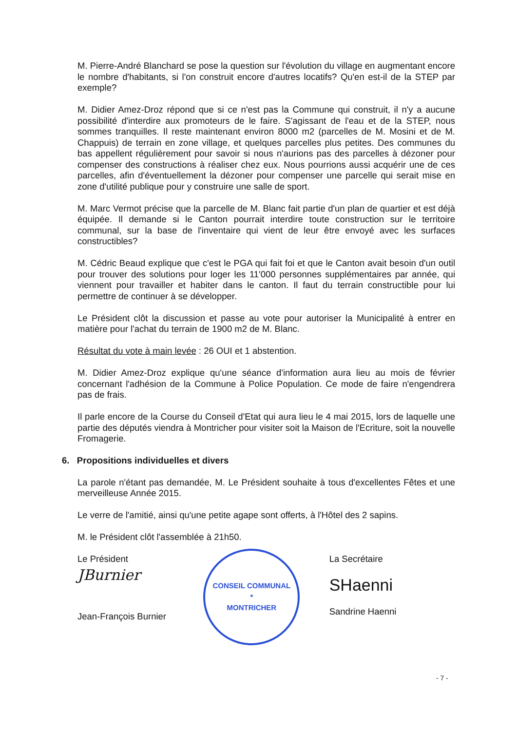M. Pierre-André Blanchard se pose la question sur l'évolution du village en augmentant encore le nombre d'habitants, si l'on construit encore d'autres locatifs? Qu'en est-il de la STEP par exemple?
M. Didier Amez-Droz répond que si ce n'est pas la Commune qui construit, il n'y a aucune possibilité d'interdire aux promoteurs de le faire. S'agissant de l'eau et de la STEP, nous sommes tranquilles. Il reste maintenant environ 8000 m2 (parcelles de M. Mosini et de M. Chappuis) de terrain en zone village, et quelques parcelles plus petites. Des communes du bas appellent régulièrement pour savoir si nous n'aurions pas des parcelles à dézoner pour compenser des constructions à réaliser chez eux. Nous pourrions aussi acquérir une de ces parcelles, afin d'éventuellement la dézoner pour compenser une parcelle qui serait mise en zone d'utilité publique pour y construire une salle de sport.
M. Marc Vermot précise que la parcelle de M. Blanc fait partie d'un plan de quartier et est déjà équipée. Il demande si le Canton pourrait interdire toute construction sur le territoire communal, sur la base de l'inventaire qui vient de leur être envoyé avec les surfaces constructibles?
M. Cédric Beaud explique que c'est le PGA qui fait foi et que le Canton avait besoin d'un outil pour trouver des solutions pour loger les 11'000 personnes supplémentaires par année, qui viennent pour travailler et habiter dans le canton. Il faut du terrain constructible pour lui permettre de continuer à se développer.
Le Président clôt la discussion et passe au vote pour autoriser la Municipalité à entrer en matière pour l'achat du terrain de 1900 m2 de M. Blanc.
Résultat du vote à main levée : 26 OUI et 1 abstention.
M. Didier Amez-Droz explique qu'une séance d'information aura lieu au mois de février concernant l'adhésion de la Commune à Police Population. Ce mode de faire n'engendrera pas de frais.
Il parle encore de la Course du Conseil d'Etat qui aura lieu le 4 mai 2015, lors de laquelle une partie des députés viendra à Montricher pour visiter soit la Maison de l'Ecriture, soit la nouvelle Fromagerie.
6. Propositions individuelles et divers
La parole n'étant pas demandée, M. Le Président souhaite à tous d'excellentes Fêtes et une merveilleuse Année 2015.
Le verre de l'amitié, ainsi qu'une petite agape sont offerts, à l'Hôtel des 2 sapins.
M. le Président clôt l'assemblée à 21h50.
Le Président
JBurnier
Jean-François Burnier
CONSEIL COMMUNAL
*
MONTRICHER
La Secrétaire
SHaenni
Sandrine Haenni
- 7 -